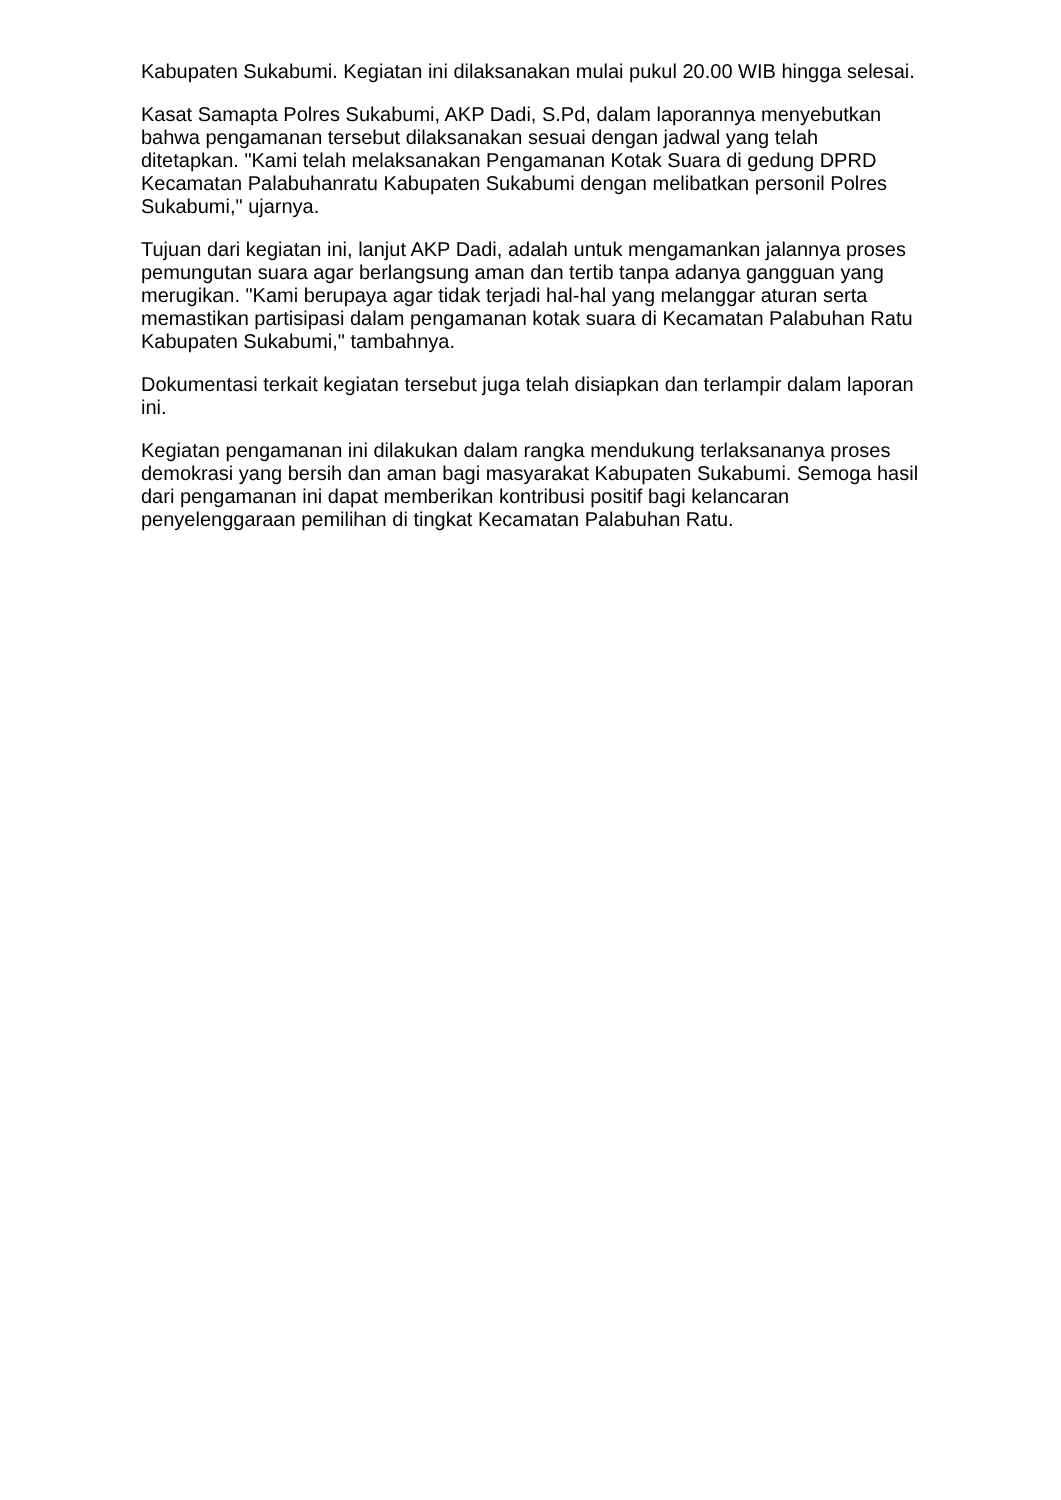Kabupaten Sukabumi. Kegiatan ini dilaksanakan mulai pukul 20.00 WIB hingga selesai.
Kasat Samapta Polres Sukabumi, AKP Dadi, S.Pd, dalam laporannya menyebutkan bahwa pengamanan tersebut dilaksanakan sesuai dengan jadwal yang telah ditetapkan. "Kami telah melaksanakan Pengamanan Kotak Suara di gedung DPRD Kecamatan Palabuhanratu Kabupaten Sukabumi dengan melibatkan personil Polres Sukabumi," ujarnya.
Tujuan dari kegiatan ini, lanjut AKP Dadi, adalah untuk mengamankan jalannya proses pemungutan suara agar berlangsung aman dan tertib tanpa adanya gangguan yang merugikan. "Kami berupaya agar tidak terjadi hal-hal yang melanggar aturan serta memastikan partisipasi dalam pengamanan kotak suara di Kecamatan Palabuhan Ratu Kabupaten Sukabumi," tambahnya.
Dokumentasi terkait kegiatan tersebut juga telah disiapkan dan terlampir dalam laporan ini.
Kegiatan pengamanan ini dilakukan dalam rangka mendukung terlaksananya proses demokrasi yang bersih dan aman bagi masyarakat Kabupaten Sukabumi. Semoga hasil dari pengamanan ini dapat memberikan kontribusi positif bagi kelancaran penyelenggaraan pemilihan di tingkat Kecamatan Palabuhan Ratu.